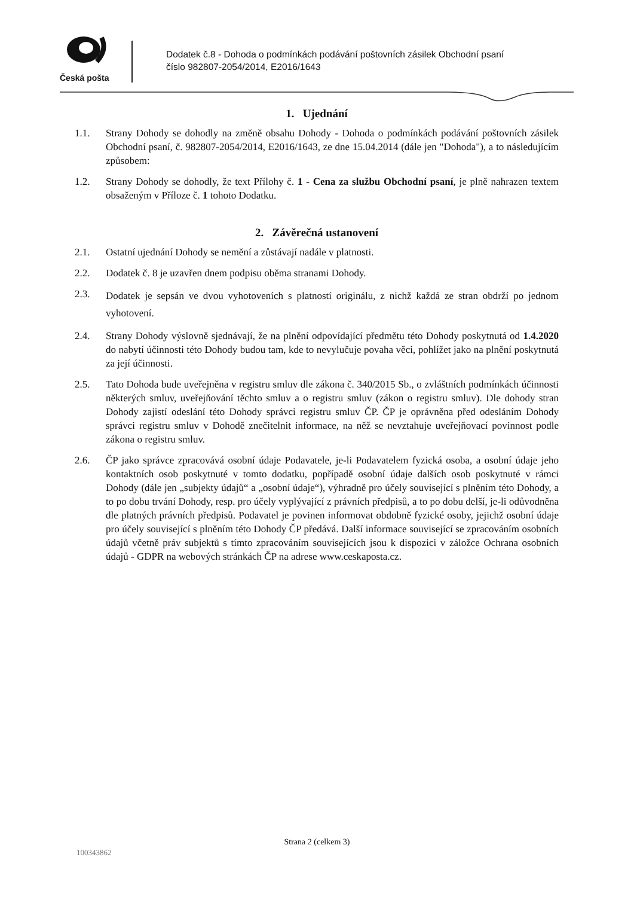Česká pošta
Dodatek č.8 - Dohoda o podmínkách podávání poštovních zásilek Obchodní psaní
číslo 982807-2054/2014, E2016/1643
1. Ujednání
1.1. Strany Dohody se dohodly na změně obsahu Dohody - Dohoda o podmínkách podávání poštovních zásilek Obchodní psaní, č. 982807-2054/2014, E2016/1643, ze dne 15.04.2014 (dále jen "Dohoda"), a to následujícím způsobem:
1.2. Strany Dohody se dohodly, že text Přílohy č. 1 - Cena za službu Obchodní psaní, je plně nahrazen textem obsaženým v Příloze č. 1 tohoto Dodatku.
2. Závěrečná ustanovení
2.1. Ostatní ujednání Dohody se nemění a zůstávají nadále v platnosti.
2.2. Dodatek č. 8 je uzavřen dnem podpisu oběma stranami Dohody.
2.3.
Dodatek je sepsán ve dvou vyhotoveních s platností originálu, z nichž každá ze stran obdrží po jednom vyhotovení.
2.4. Strany Dohody výslovně sjednávají, že na plnění odpovídající předmětu této Dohody poskytnutá od 1.4.2020 do nabytí účinnosti této Dohody budou tam, kde to nevylučuje povaha věci, pohlížet jako na plnění poskytnutá za její účinnosti.
2.5. Tato Dohoda bude uveřejněna v registru smluv dle zákona č. 340/2015 Sb., o zvláštních podmínkách účinnosti některých smluv, uveřejňování těchto smluv a o registru smluv (zákon o registru smluv). Dle dohody stran Dohody zajistí odeslání této Dohody správci registru smluv ČP. ČP je oprávněna před odesláním Dohody správci registru smluv v Dohodě znečitelnit informace, na něž se nevztahuje uveřejňovací povinnost podle zákona o registru smluv.
2.6. ČP jako správce zpracovává osobní údaje Podavatele, je-li Podavatelem fyzická osoba, a osobní údaje jeho kontaktních osob poskytnuté v tomto dodatku, popřípadě osobní údaje dalších osob poskytnuté v rámci Dohody (dále jen „subjekty údajů“ a „osobní údaje“), výhradně pro účely související s plněním této Dohody, a to po dobu trvání Dohody, resp. pro účely vyplývající z právních předpisů, a to po dobu delší, je-li odůvodněna dle platných právních předpisů. Podavatel je povinen informovat obdobně fyzické osoby, jejichž osobní údaje pro účely související s plněním této Dohody ČP předává. Další informace související se zpracováním osobních údajů včetně práv subjektů s tímto zpracováním souvisejících jsou k dispozici v záložce Ochrana osobních údajů - GDPR na webových stránkách ČP na adrese www.ceskaposta.cz.
Strana 2 (celkem 3)
100343862